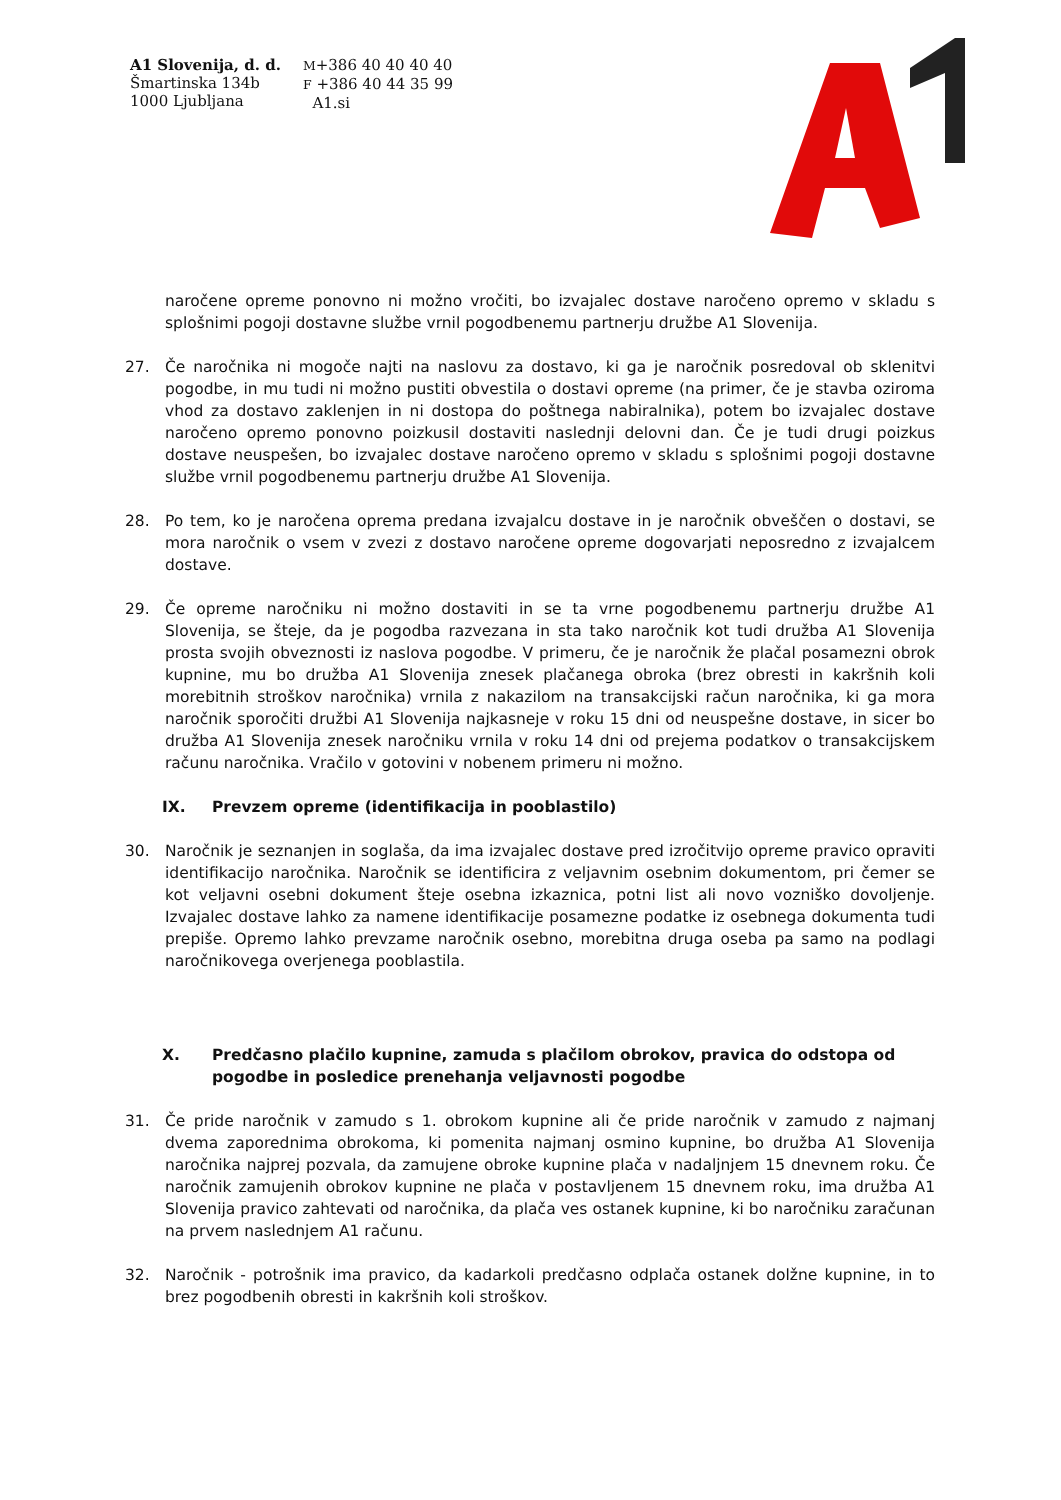A1 Slovenija, d. d.
Šmartinska 134b
1000 Ljubljana
M+386 40 40 40 40
F +386 40 44 35 99
A1.si
naročene opreme ponovno ni možno vročiti, bo izvajalec dostave naročeno opremo v skladu s splošnimi pogoji dostavne službe vrnil pogodbenemu partnerju družbe A1 Slovenija.
27. Če naročnika ni mogoče najti na naslovu za dostavo, ki ga je naročnik posredoval ob sklenitvi pogodbe, in mu tudi ni možno pustiti obvestila o dostavi opreme (na primer, če je stavba oziroma vhod za dostavo zaklenjen in ni dostopa do poštnega nabiralnika), potem bo izvajalec dostave naročeno opremo ponovno poizkusil dostaviti naslednji delovni dan. Če je tudi drugi poizkus dostave neuspešen, bo izvajalec dostave naročeno opremo v skladu s splošnimi pogoji dostavne službe vrnil pogodbenemu partnerju družbe A1 Slovenija.
28. Po tem, ko je naročena oprema predana izvajalcu dostave in je naročnik obveščen o dostavi, se mora naročnik o vsem v zvezi z dostavo naročene opreme dogovarjati neposredno z izvajalcem dostave.
29. Če opreme naročniku ni možno dostaviti in se ta vrne pogodbenemu partnerju družbe A1 Slovenija, se šteje, da je pogodba razvezana in sta tako naročnik kot tudi družba A1 Slovenija prosta svojih obveznosti iz naslova pogodbe. V primeru, če je naročnik že plačal posamezni obrok kupnine, mu bo družba A1 Slovenija znesek plačanega obroka (brez obresti in kakršnih koli morebitnih stroškov naročnika) vrnila z nakazilom na transakcijski račun naročnika, ki ga mora naročnik sporočiti družbi A1 Slovenija najkasneje v roku 15 dni od neuspešne dostave, in sicer bo družba A1 Slovenija znesek naročniku vrnila v roku 14 dni od prejema podatkov o transakcijskem računu naročnika. Vračilo v gotovini v nobenem primeru ni možno.
IX. Prevzem opreme (identifikacija in pooblastilo)
30. Naročnik je seznanjen in soglaša, da ima izvajalec dostave pred izročitvijo opreme pravico opraviti identifikacijo naročnika. Naročnik se identificira z veljavnim osebnim dokumentom, pri čemer se kot veljavni osebni dokument šteje osebna izkaznica, potni list ali novo vozniško dovoljenje. Izvajalec dostave lahko za namene identifikacije posamezne podatke iz osebnega dokumenta tudi prepiše. Opremo lahko prevzame naročnik osebno, morebitna druga oseba pa samo na podlagi naročnikovega overjenega pooblastila.
X. Predčasno plačilo kupnine, zamuda s plačilom obrokov, pravica do odstopa od pogodbe in posledice prenehanja veljavnosti pogodbe
31. Če pride naročnik v zamudo s 1. obrokom kupnine ali če pride naročnik v zamudo z najmanj dvema zaporednima obrokoma, ki pomenita najmanj osmino kupnine, bo družba A1 Slovenija naročnika najprej pozvala, da zamujene obroke kupnine plača v nadaljnjem 15 dnevnem roku. Če naročnik zamujenih obrokov kupnine ne plača v postavljenem 15 dnevnem roku, ima družba A1 Slovenija pravico zahtevati od naročnika, da plača ves ostanek kupnine, ki bo naročniku zaračunan na prvem naslednjem A1 računu.
32. Naročnik - potrošnik ima pravico, da kadarkoli predčasno odplača ostanek dolžne kupnine, in to brez pogodbenih obresti in kakršnih koli stroškov.